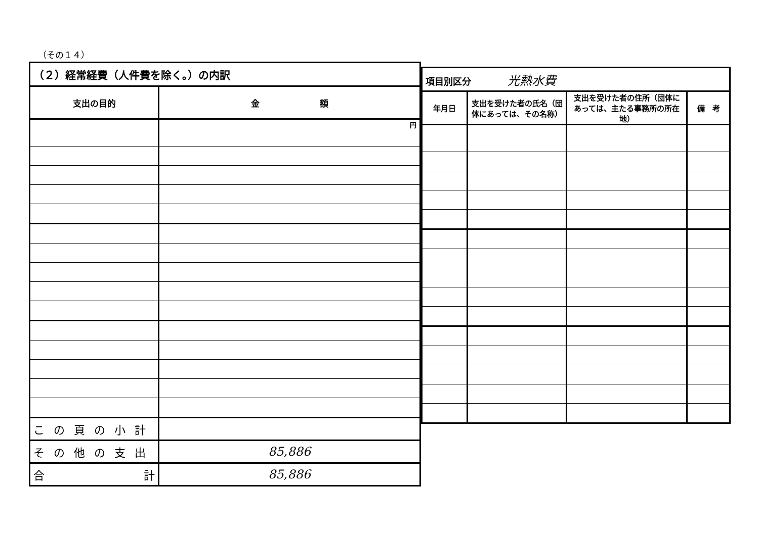（その１４）
| （２）経常経費（人件費を除く。）の内訳 | |
| 支出の目的 | 金 額 |
| | 円 |
| この頁の小計 | |
| その他の支出 | 85,886 |
| 合 計 | 85,886 |
| 項目別区分 光熱水費 | | | |
| 年月日 | 支出を受けた者の氏名（団体にあっては、その名称） | 支出を受けた者の住所（団体にあっては、主たる事務所の所在地） | 備 考 |